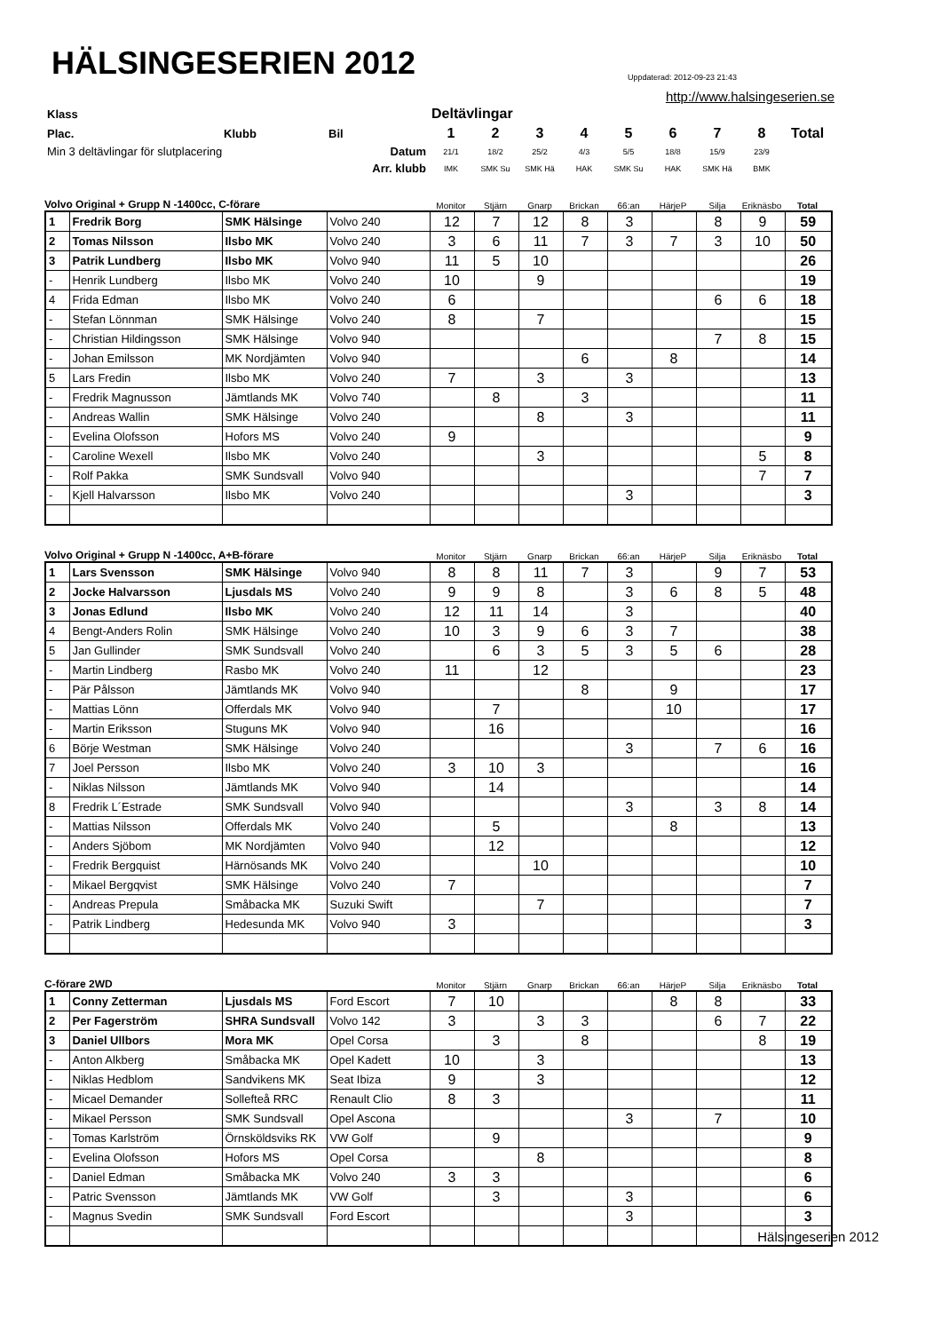HÄLSINGESERIEN 2012
Uppdaterad: 2012-09-23 21:43
http://www.halsingeserien.se
| Klass | | | Deltävlingar | | | | | | | | |
| Plac. | Klubb | Bil | 1 | 2 | 3 | 4 | 5 | 6 | 7 | 8 | Total |
| Min 3 deltävlingar för slutplacering | | Datum | 21/1 | 18/2 | 25/2 | 4/3 | 5/5 | 18/8 | 15/9 | 23/9 | |
| | | Arr. klubb | IMK | SMK Su | SMK Hä | HAK | SMK Su | HAK | SMK Hä | BMK | |
| Volvo Original + Grupp N -1400cc, C-förare | Monitor | Stjärn | Gnarp | Brickan | 66:an | HärjeP | Silja | Eriknäsbo | Total |
| 1 | Fredrik Borg | SMK Hälsinge | Volvo 240 | 12 | 7 | 12 | 8 | 3 | | 8 | 9 | 59 |
| 2 | Tomas Nilsson | Ilsbo MK | Volvo 240 | 3 | 6 | 11 | 7 | 3 | 7 | 3 | 10 | 50 |
| 3 | Patrik Lundberg | Ilsbo MK | Volvo 940 | 11 | 5 | 10 | | | | | | 26 |
| - | Henrik Lundberg | Ilsbo MK | Volvo 240 | 10 | | 9 | | | | | | 19 |
| 4 | Frida Edman | Ilsbo MK | Volvo 240 | 6 | | | | | | 6 | 6 | 18 |
| - | Stefan Lönnman | SMK Hälsinge | Volvo 240 | 8 | | 7 | | | | | | 15 |
| - | Christian Hildingsson | SMK Hälsinge | Volvo 940 | | | | | | | 7 | 8 | 15 |
| - | Johan Emilsson | MK Nordjämten | Volvo 940 | | | | 6 | | 8 | | | 14 |
| 5 | Lars Fredin | Ilsbo MK | Volvo 240 | 7 | | 3 | | 3 | | | | 13 |
| - | Fredrik Magnusson | Jämtlands MK | Volvo 740 | | 8 | | 3 | | | | | 11 |
| - | Andreas Wallin | SMK Hälsinge | Volvo 240 | | | 8 | | 3 | | | | 11 |
| - | Evelina Olofsson | Hofors MS | Volvo 240 | 9 | | | | | | | | 9 |
| - | Caroline Wexell | Ilsbo MK | Volvo 240 | | | 3 | | | | | 5 | 8 |
| - | Rolf Pakka | SMK Sundsvall | Volvo 940 | | | | | | | | 7 | 7 |
| - | Kjell Halvarsson | Ilsbo MK | Volvo 240 | | | | | 3 | | | | 3 |
| Volvo Original + Grupp N -1400cc, A+B-förare | Monitor | Stjärn | Gnarp | Brickan | 66:an | HärjeP | Silja | Eriknäsbo | Total |
| 1 | Lars Svensson | SMK Hälsinge | Volvo 940 | 8 | 8 | 11 | 7 | 3 | | 9 | 7 | 53 |
| 2 | Jocke Halvarsson | Ljusdals MS | Volvo 240 | 9 | 9 | 8 | | 3 | 6 | 8 | 5 | 48 |
| 3 | Jonas Edlund | Ilsbo MK | Volvo 240 | 12 | 11 | 14 | | 3 | | | | 40 |
| 4 | Bengt-Anders Rolin | SMK Hälsinge | Volvo 240 | 10 | 3 | 9 | 6 | 3 | 7 | | | 38 |
| 5 | Jan Gullinder | SMK Sundsvall | Volvo 240 | | 6 | 3 | 5 | 3 | 5 | 6 | | 28 |
| - | Martin Lindberg | Rasbo MK | Volvo 240 | 11 | | 12 | | | | | | 23 |
| - | Pär Pålsson | Jämtlands MK | Volvo 940 | | | | 8 | | 9 | | | 17 |
| - | Mattias Lönn | Offerdals MK | Volvo 940 | | 7 | | | | 10 | | | 17 |
| - | Martin Eriksson | Stuguns MK | Volvo 940 | | 16 | | | | | | | 16 |
| 6 | Börje Westman | SMK Hälsinge | Volvo 240 | | | | | 3 | | 7 | 6 | 16 |
| 7 | Joel Persson | Ilsbo MK | Volvo 240 | 3 | 10 | 3 | | | | | | 16 |
| - | Niklas Nilsson | Jämtlands MK | Volvo 940 | | 14 | | | | | | | 14 |
| 8 | Fredrik L´Estrade | SMK Sundsvall | Volvo 940 | | | | | 3 | | 3 | 8 | 14 |
| - | Mattias Nilsson | Offerdals MK | Volvo 240 | | 5 | | | | 8 | | | 13 |
| - | Anders Sjöbom | MK Nordjämten | Volvo 940 | | 12 | | | | | | | 12 |
| - | Fredrik Bergquist | Härnösands MK | Volvo 240 | | | 10 | | | | | | 10 |
| - | Mikael Bergqvist | SMK Hälsinge | Volvo 240 | 7 | | | | | | | | 7 |
| - | Andreas Prepula | Småbacka MK | Suzuki Swift | | | 7 | | | | | | 7 |
| - | Patrik Lindberg | Hedesunda MK | Volvo 940 | 3 | | | | | | | | 3 |
| C-förare 2WD | Monitor | Stjärn | Gnarp | Brickan | 66:an | HärjeP | Silja | Eriknäsbo | Total |
| 1 | Conny Zetterman | Ljusdals MS | Ford Escort | 7 | 10 | | | | 8 | 8 | | 33 |
| 2 | Per Fagerström | SHRA Sundsvall | Volvo 142 | 3 | | 3 | 3 | | | 6 | 7 | 22 |
| 3 | Daniel Ullbors | Mora MK | Opel Corsa | | 3 | | 8 | | | | 8 | 19 |
| - | Anton Alkberg | Småbacka MK | Opel Kadett | 10 | | 3 | | | | | | 13 |
| - | Niklas Hedblom | Sandvikens MK | Seat Ibiza | 9 | | 3 | | | | | | 12 |
| - | Micael Demander | Sollefteå RRC | Renault Clio | 8 | 3 | | | | | | | 11 |
| - | Mikael Persson | SMK Sundsvall | Opel Ascona | | | | | 3 | | 7 | | 10 |
| - | Tomas Karlström | Örnsköldsviks RK | VW Golf | | 9 | | | | | | | 9 |
| - | Evelina Olofsson | Hofors MS | Opel Corsa | | | 8 | | | | | | 8 |
| - | Daniel Edman | Småbacka MK | Volvo 240 | 3 | 3 | | | | | | | 6 |
| - | Patric Svensson | Jämtlands MK | VW Golf | | 3 | | | 3 | | | | 6 |
| - | Magnus Svedin | SMK Sundsvall | Ford Escort | | | | | 3 | | | | 3 |
Hälsingeserien 2012